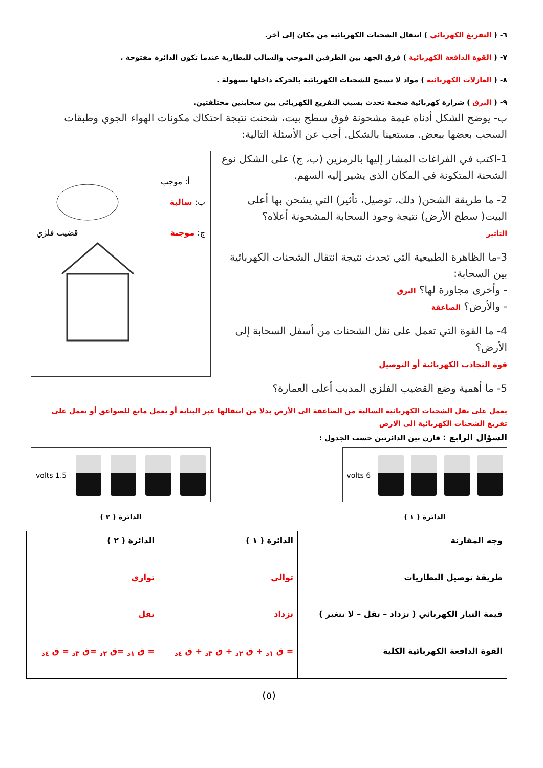٦- ( التفريغ الكهربائي ) انتقال الشحنات الكهربائية من مكان إلى آخر.
٧- ( القوة الدافعة الكهربائية ) فرق الجهد بين الطرفين الموجب والسالب للبطارية عندما تكون الدائرة مفتوحة .
٨- ( العازلات الكهربائية ) مواد لا تسمح للشحنات الكهربائية بالحركة داخلها بسهولة .
٩- ( البرق ) شرارة كهربائية ضخمة تحدث بسبب التفريغ الكهربائى بين سحابتين مختلفتين.
ب- يوضح الشكل أدناه غيمة مشحونة فوق سطح بيت، شحنت نتيجة احتكاك مكونات الهواء الجوي وطبقات السحب بعضها ببعض. مستعينا بالشكل. أجب عن الأسئلة التالية:
1-اكتب في الفراغات المشار إليها بالرمزين (ب، ج) على الشكل نوع الشحنة المتكونة في المكان الذي يشير إليه السهم.
2- ما طريقة الشحن( دلك، توصيل، تأثير) التي يشحن بها أعلى البيت( سطح الأرض) نتيجة وجود السحابة المشحونة أعلاه؟
التأثير
3-ما الظاهرة الطبيعية التي تحدث نتيجة انتقال الشحنات الكهربائية بين السحابة:
- وأخرى مجاورة لها؟ البرق
- والأرض؟ الصاعقة
4- ما القوة التي تعمل على نقل الشحنات من أسفل السحابة إلى الأرض؟
قوة التجاذب الكهربائية أو التوصيل
أ: موجب
ب: سالبة
ج: موجبة قضيب فلزي
5- ما أهمية وضع القضيب الفلزي المدبب أعلى العمارة؟
يعمل على نقل الشحنات الكهربائية السالبة من الصاعقة الى الأرض بدلا من انتقالها عبر البناية أو يعمل مانع للصواعق أو يعمل على تفريغ الشحنات الكهربائية الى الارض
السؤال الرابع : قارن بين الدائرتين حسب الجدول :
6 volts
الدائرة ( ١ )
1.5 volts
الدائرة ( ٢ )
| وجه المقارنة | الدائرة ( ١ ) | الدائرة ( ٢ ) |
| طريقة توصيل البطاريات | توالي | توازي |
| قيمة التيار الكهربائي ( تزداد – تقل – لا تتغير ) | تزداد | تقل |
| القوة الدافعة الكهربائية الكلية | = ق <sub>١د</sub> + ق <sub>٢د</sub> + ق <sub>٣د</sub> + ق <sub>٤د</sub> | = ق <sub>١د</sub> =ق <sub>٢د</sub> =ق <sub>٣د</sub> = ق <sub>٤د</sub> |
(٥)